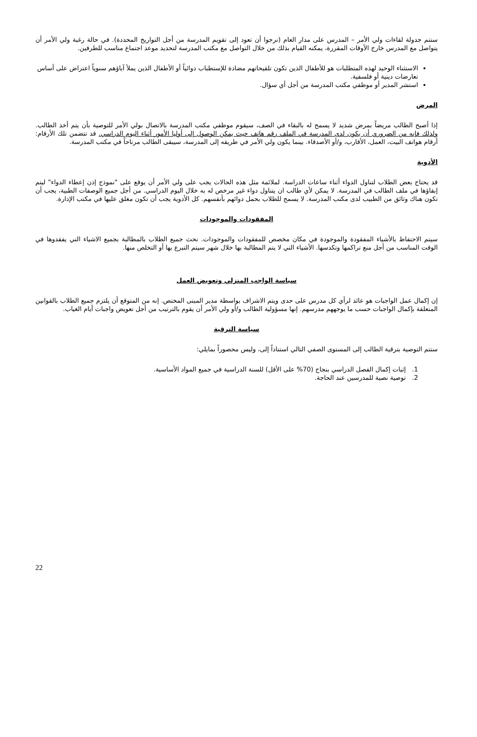ستتم جدولة لقاءات ولي الأمر – المدرس على مدار العام (نرجوا أن تعود إلى تقويم المدرسة من أجل التواريخ المحددة). في حالة رغبة ولي الأمر أن يتواصل مع المدرس خارج الأوقات المقررة، يمكنه القيام بذلك من خلال التواصل مع مكتب المدرسة لتحديد موعد اجتماع مناسب للطرفين.
الاستثناء الوحيد لهذه المتطلبات هو للأطفال الذين تكون تلقيحاتهم مضادة للإستطباب دوائياً أو الأطفال الذين يملأ آباؤهم سنوياً اعتراض على أساس تعارضات دينية أو فلسفية.
استشر المدير أو موظفي مكتب المدرسة من أجل أي سؤال.
المرض
إذا أصبح الطالب مريضاً بمرض شديد لا يسمح له بالبقاء في الصف، سيقوم موظفي مكتب المدرسة بالاتصال بولي الأمر للتوصية بأن يتم أخذ الطالب. ولذلك فإنه من الضروري أن يكون لدى المدرسة في الملف رقم هاتف حيث يمكن الوصول إلى أوليا الأمور أثناء اليوم الدراسي. قد تتضمن تلك الأرقام: أرقام هواتف البيت، العمل، الأقارب، و/أو الأصدقاء. بينما يكون ولي الأمر في طريقه إلى المدرسة، سيبقى الطالب مرتاحاً في مكتب المدرسة.
الأدوية
قد يحتاج بعض الطلاب لتناول الدواء أثناء ساعات الدراسة. لملائمة مثل هذه الحالات يجب على ولي الأمر أن يوقع على "نموذج إذن إعطاء الدواء" ليتم إبقاؤها في ملف الطالب في المدرسة. لا يمكن لأي طالب ان يتناول دواء غير مرخص له به خلال اليوم الدراسي. من أجل جميع الوصفات الطبية، يجب أن تكون هناك وثائق من الطبيب لدى مكتب المدرسة. لا يسمح للطلاب بحمل دوائهم بأنفسهم. كل الأدوية يجب أن تكون مغلق عليها في مكتب الإدارة.
المفقودات والموجودات
سيتم الاحتفاظ بالأشياء المفقودة والموجودة في مكان مخصص للمفقودات والموجودات. نحث جميع الطلاب بالمطالبة بجميع الاشياء التي يفقدوها في الوقت المناسب من أجل منع تراكمها وتكدسها. الأشياء التي لا يتم المطالبة بها خلال شهر سيتم التبرع بها أو التخلص منها.
سياسة الواجب المنزلي وتعويض العمل
إن إكمال عمل الواجبات هو عائد لرأي كل مدرس على حدى ويتم الاشراف بواسطة مدير المبنى المختص. إنه من المتوقع أن يلتزم جميع الطلاب بالقوانين المتعلقة بإكمال الواجبات حسب ما يوجههم مدرسهم. إنها مسؤولية الطالب و/أو ولي الأمر أن يقوم بالترتيب من أجل تعويض واجبات أيام الغياب.
سياسة الترقية
ستتم التوصية بترقية الطالب إلى المستوى الصفي التالي استناداً إلى، وليس محصوراً بمايلي:
1. إثبات إكمال الفصل الدراسي بنجاح (70% على الأقل) للسنة الدراسية في جميع المواد الأساسية.
2. توصية نصية للمدرسين عند الحاجة.
22